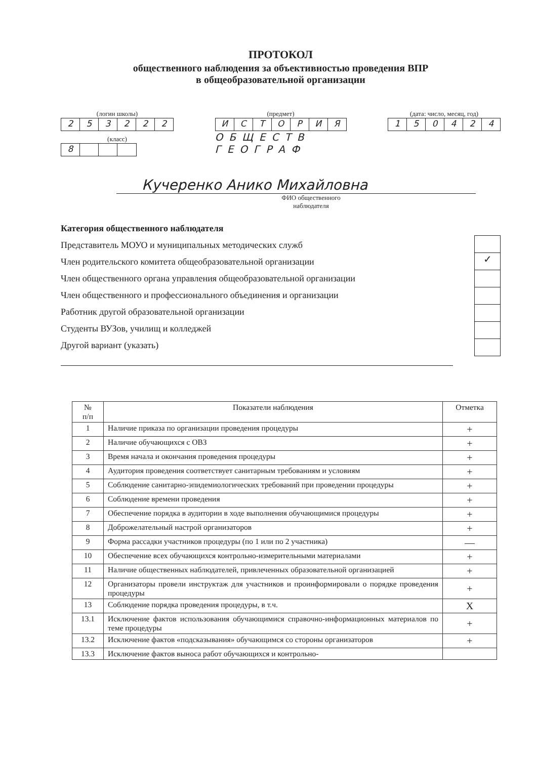ПРОТОКОЛ
общественного наблюдения за объективностью проведения ВПР
в общеобразовательной организации
(логин школы)
253222
(класс)
8
(предмет)
ИСТОРИЯ
ОБЩЕСТВ
ГЕОГРАФ
(дата: число, месяц, год)
150424
Кучеренко Анико Михайловна
ФИО общественного
наблюдателя
Категория общественного наблюдателя
Представитель МОУО и муниципальных методических служб
Член родительского комитета общеобразовательной организации
Член общественного органа управления общеобразовательной организации
Член общественного и профессионального объединения и организации
Работник другой образовательной организации
Студенты ВУЗов, училищ и колледжей
Другой вариант (указать)
✓
| № п/п | Показатели наблюдения | Отметка |
| --- | --- | --- |
| 1 | Наличие приказа по организации проведения процедуры | + |
| 2 | Наличие обучающихся с ОВЗ | + |
| 3 | Время начала и окончания проведения процедуры | + |
| 4 | Аудитория проведения соответствует санитарным требованиям и условиям | + |
| 5 | Соблюдение санитарно-эпидемиологических требований при проведении процедуры | + |
| 6 | Соблюдение времени проведения | + |
| 7 | Обеспечение порядка в аудитории в ходе выполнения обучающимися процедуры | + |
| 8 | Доброжелательный настрой организаторов | + |
| 9 | Форма рассадки участников процедуры (по 1 или по 2 участника) | — |
| 10 | Обеспечение всех обучающихся контрольно-измерительными материалами | + |
| 11 | Наличие общественных наблюдателей, привлеченных образовательной организацией | + |
| 12 | Организаторы провели инструктаж для участников и проинформировали о порядке проведения процедуры | + |
| 13 | Соблюдение порядка проведения процедуры, в т.ч. | Х |
| 13.1 | Исключение фактов использования обучающимися справочно-информационных материалов по теме процедуры | + |
| 13.2 | Исключение фактов «подсказывания» обучающимся со стороны организаторов | + |
| 13.3 | Исключение фактов выноса работ обучающихся и контрольно- | |